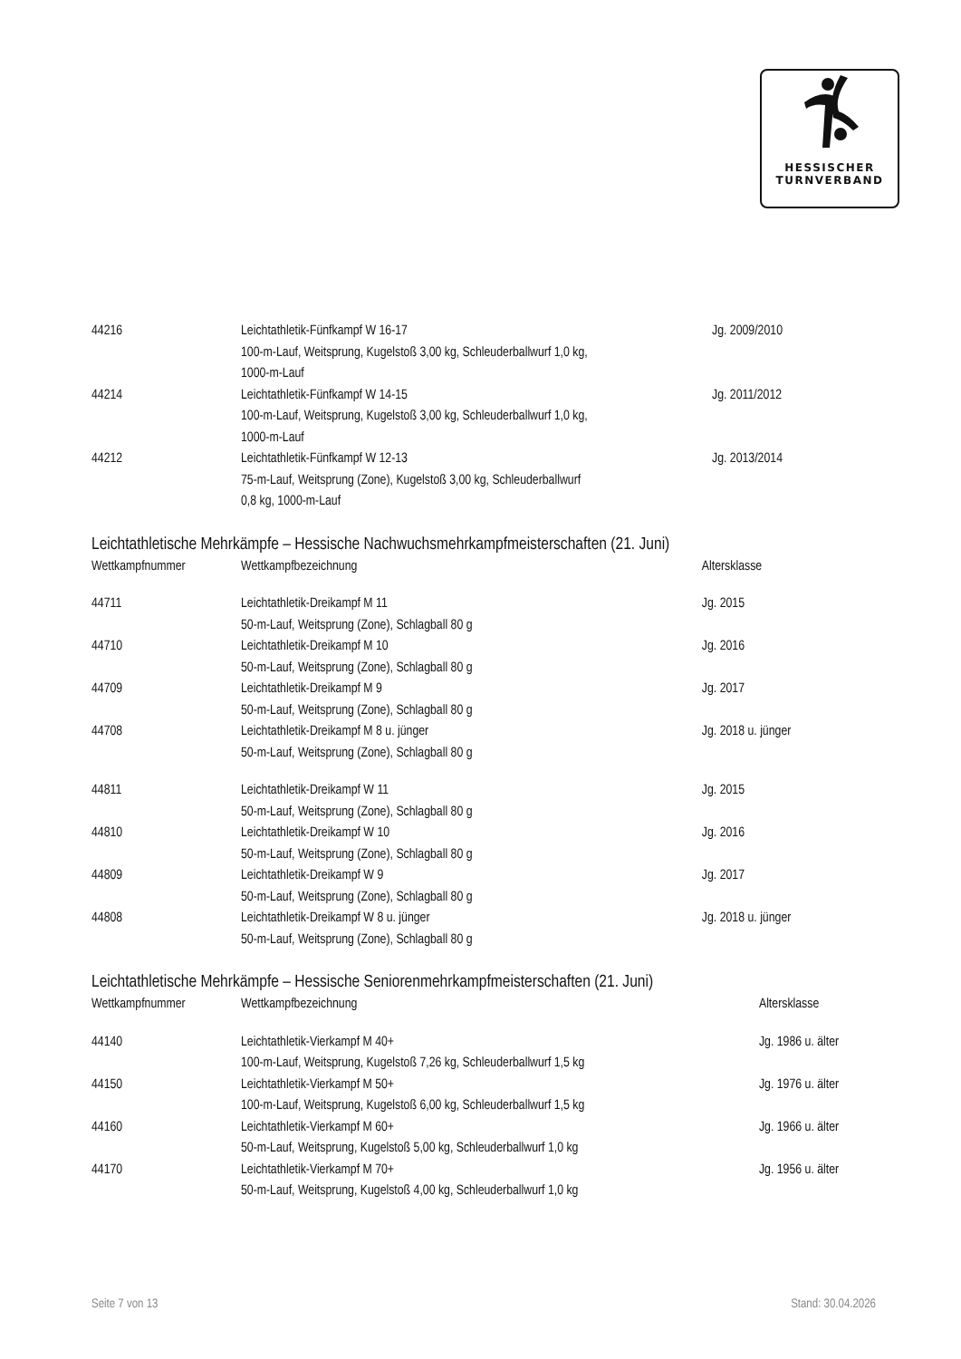HESSISCHER
TURNVERBAND
| 44216 | Leichtathletik-Fünfkampf W 16-17 100-m-Lauf, Weitsprung, Kugelstoß 3,00 kg, Schleuderballwurf 1,0 kg, 1000-m-Lauf | Jg. 2009/2010 |
| 44214 | Leichtathletik-Fünfkampf W 14-15 100-m-Lauf, Weitsprung, Kugelstoß 3,00 kg, Schleuderballwurf 1,0 kg, 1000-m-Lauf | Jg. 2011/2012 |
| 44212 | Leichtathletik-Fünfkampf W 12-13 75-m-Lauf, Weitsprung (Zone), Kugelstoß 3,00 kg, Schleuderballwurf 0,8 kg, 1000-m-Lauf | Jg. 2013/2014 |
Leichtathletische Mehrkämpfe – Hessische Nachwuchsmehrkampfmeisterschaften (21. Juni)
| Wettkampfnummer | Wettkampfbezeichnung | Altersklasse |
| --- | --- | --- |
| 44711 | Leichtathletik-Dreikampf M 11 50-m-Lauf, Weitsprung (Zone), Schlagball 80 g | Jg. 2015 |
| 44710 | Leichtathletik-Dreikampf M 10 50-m-Lauf, Weitsprung (Zone), Schlagball 80 g | Jg. 2016 |
| 44709 | Leichtathletik-Dreikampf M 9 50-m-Lauf, Weitsprung (Zone), Schlagball 80 g | Jg. 2017 |
| 44708 | Leichtathletik-Dreikampf M 8 u. jünger 50-m-Lauf, Weitsprung (Zone), Schlagball 80 g | Jg. 2018 u. jünger |
| 44811 | Leichtathletik-Dreikampf W 11 50-m-Lauf, Weitsprung (Zone), Schlagball 80 g | Jg. 2015 |
| 44810 | Leichtathletik-Dreikampf W 10 50-m-Lauf, Weitsprung (Zone), Schlagball 80 g | Jg. 2016 |
| 44809 | Leichtathletik-Dreikampf W 9 50-m-Lauf, Weitsprung (Zone), Schlagball 80 g | Jg. 2017 |
| 44808 | Leichtathletik-Dreikampf W 8 u. jünger 50-m-Lauf, Weitsprung (Zone), Schlagball 80 g | Jg. 2018 u. jünger |
Leichtathletische Mehrkämpfe – Hessische Seniorenmehrkampfmeisterschaften (21. Juni)
| Wettkampfnummer | Wettkampfbezeichnung | Altersklasse |
| --- | --- | --- |
| 44140 | Leichtathletik-Vierkampf M 40+ 100-m-Lauf, Weitsprung, Kugelstoß 7,26 kg, Schleuderballwurf 1,5 kg | Jg. 1986 u. älter |
| 44150 | Leichtathletik-Vierkampf M 50+ 100-m-Lauf, Weitsprung, Kugelstoß 6,00 kg, Schleuderballwurf 1,5 kg | Jg. 1976 u. älter |
| 44160 | Leichtathletik-Vierkampf M 60+ 50-m-Lauf, Weitsprung, Kugelstoß 5,00 kg, Schleuderballwurf 1,0 kg | Jg. 1966 u. älter |
| 44170 | Leichtathletik-Vierkampf M 70+ 50-m-Lauf, Weitsprung, Kugelstoß 4,00 kg, Schleuderballwurf 1,0 kg | Jg. 1956 u. älter |
Seite 7 von 13 Stand: 30.04.2026